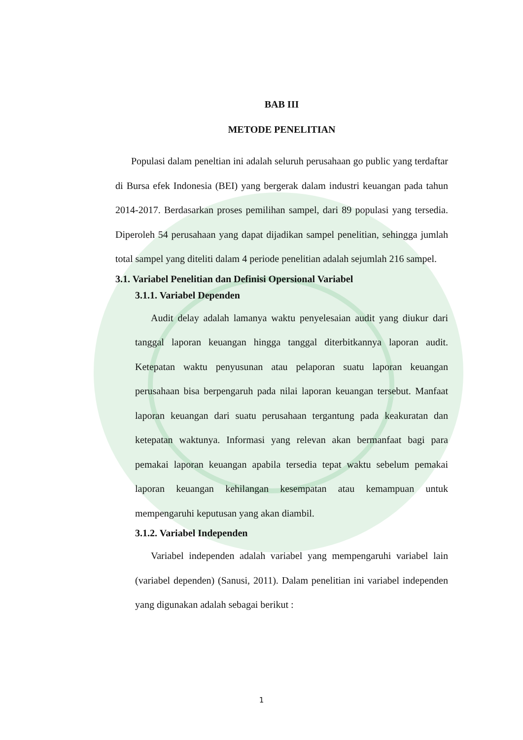BAB III
METODE PENELITIAN
Populasi dalam peneltian ini adalah seluruh perusahaan go public yang terdaftar di Bursa efek Indonesia (BEI) yang bergerak dalam industri keuangan pada tahun 2014-2017. Berdasarkan proses pemilihan sampel, dari 89 populasi yang tersedia. Diperoleh 54 perusahaan yang dapat dijadikan sampel penelitian, sehingga jumlah total sampel yang diteliti dalam 4 periode penelitian adalah sejumlah 216 sampel.
3.1. Variabel Penelitian dan Definisi Opersional Variabel
3.1.1. Variabel Dependen
Audit delay adalah lamanya waktu penyelesaian audit yang diukur dari tanggal laporan keuangan hingga tanggal diterbitkannya laporan audit. Ketepatan waktu penyusunan atau pelaporan suatu laporan keuangan perusahaan bisa berpengaruh pada nilai laporan keuangan tersebut. Manfaat laporan keuangan dari suatu perusahaan tergantung pada keakuratan dan ketepatan waktunya. Informasi yang relevan akan bermanfaat bagi para pemakai laporan keuangan apabila tersedia tepat waktu sebelum pemakai laporan keuangan kehilangan kesempatan atau kemampuan untuk mempengaruhi keputusan yang akan diambil.
3.1.2. Variabel Independen
Variabel independen adalah variabel yang mempengaruhi variabel lain (variabel dependen) (Sanusi, 2011). Dalam penelitian ini variabel independen yang digunakan adalah sebagai berikut :
1